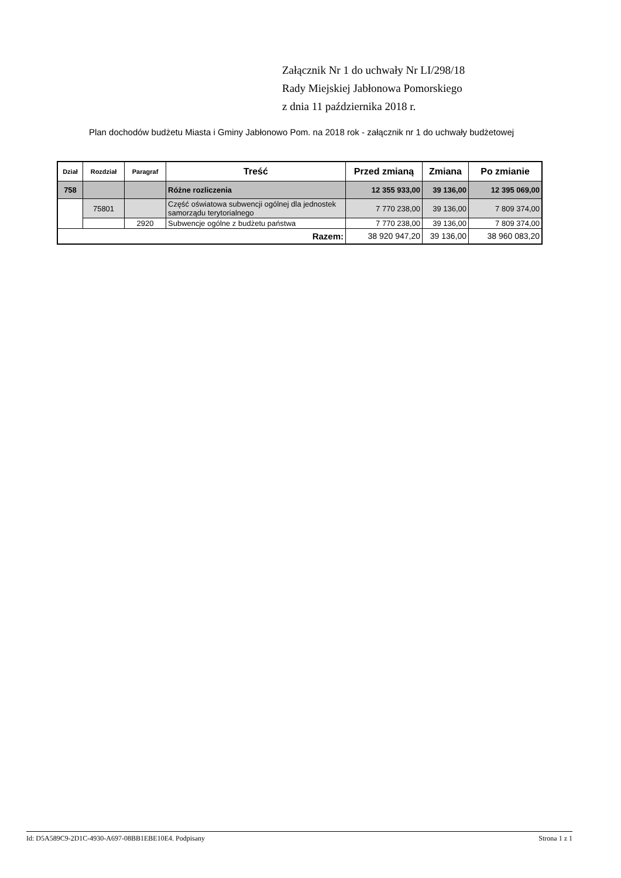Załącznik Nr 1 do uchwały Nr LI/298/18
Rady Miejskiej Jabłonowa Pomorskiego
z dnia 11 października 2018 r.
Plan dochodów budżetu Miasta i Gminy Jabłonowo Pom. na 2018 rok - załącznik nr 1 do uchwały budżetowej
| Dział | Rozdział | Paragraf | Treść | Przed zmianą | Zmiana | Po zmianie |
| --- | --- | --- | --- | --- | --- | --- |
| 758 | | | Różne rozliczenia | 12 355 933,00 | 39 136,00 | 12 395 069,00 |
| | 75801 | | Część oświatowa subwencji ogólnej dla jednostek samorządu terytorialnego | 7 770 238,00 | 39 136,00 | 7 809 374,00 |
| | | 2920 | Subwencje ogólne z budżetu państwa | 7 770 238,00 | 39 136,00 | 7 809 374,00 |
| Razem: | | | | 38 920 947,20 | 39 136,00 | 38 960 083,20 |
Id: D5A589C9-2D1C-4930-A697-08BB1EBE10E4. Podpisany Strona 1 z 1